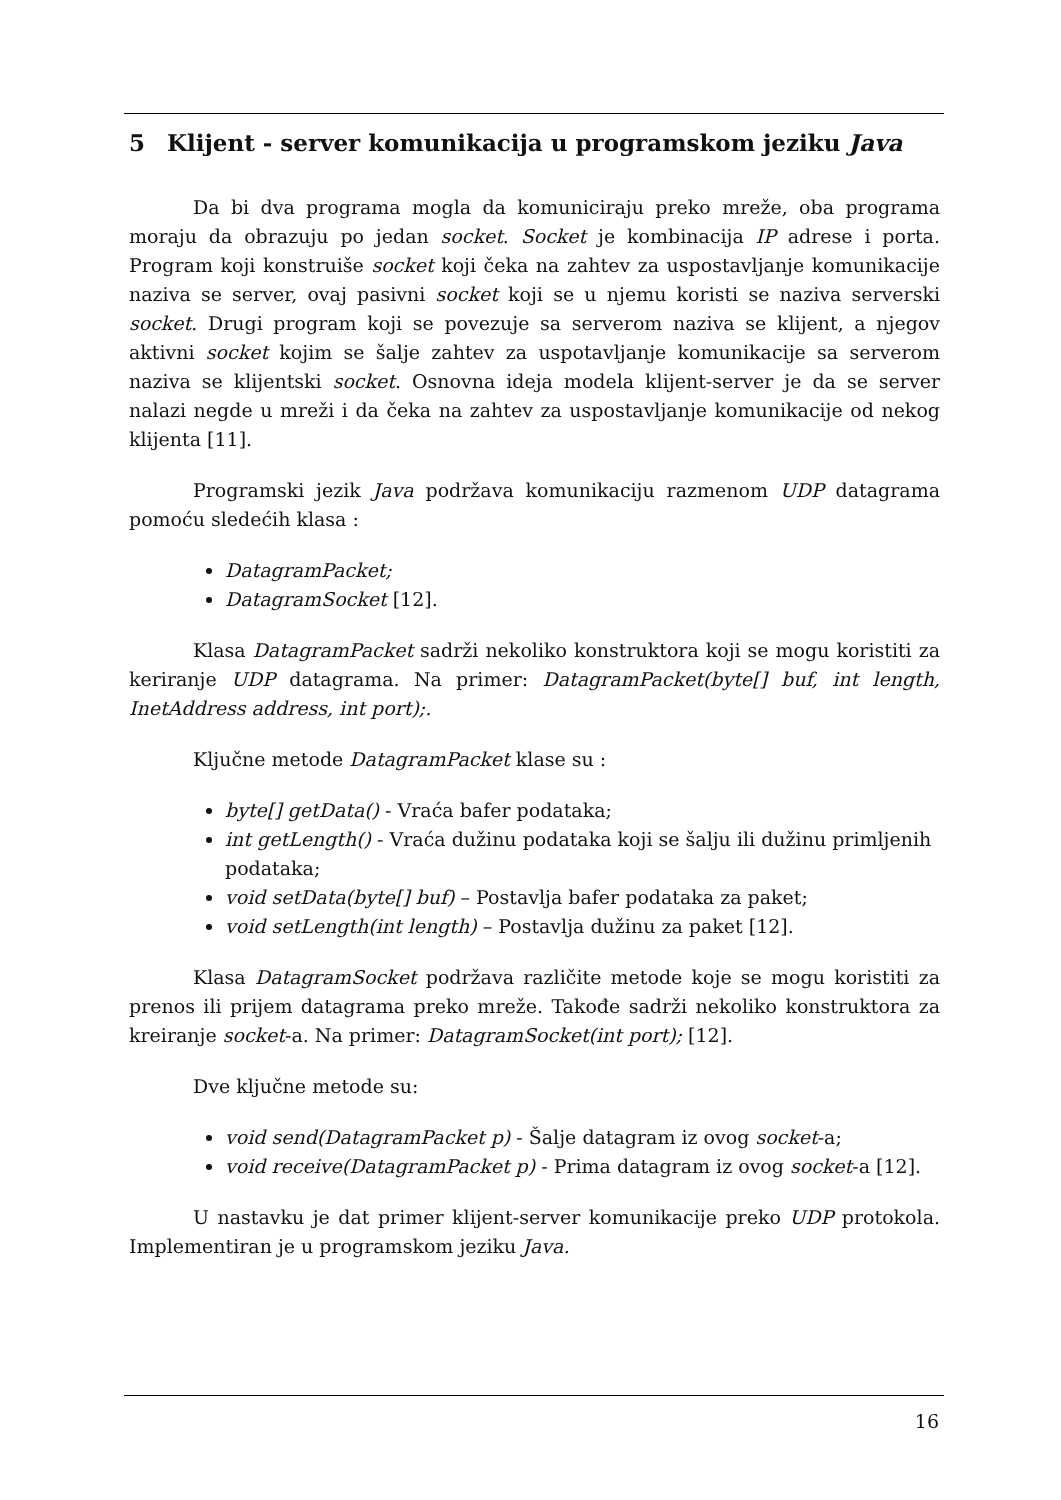5 Klijent - server komunikacija u programskom jeziku Java
Da bi dva programa mogla da komuniciraju preko mreže, oba programa moraju da obrazuju po jedan socket. Socket je kombinacija IP adrese i porta. Program koji konstruiše socket koji čeka na zahtev za uspostavljanje komunikacije naziva se server, ovaj pasivni socket koji se u njemu koristi se naziva serverski socket. Drugi program koji se povezuje sa serverom naziva se klijent, a njegov aktivni socket kojim se šalje zahtev za uspotavljanje komunikacije sa serverom naziva se klijentski socket. Osnovna ideja modela klijent-server je da se server nalazi negde u mreži i da čeka na zahtev za uspostavljanje komunikacije od nekog klijenta [11].
Programski jezik Java podržava komunikaciju razmenom UDP datagrama pomoću sledećih klasa :
DatagramPacket;
DatagramSocket [12].
Klasa DatagramPacket sadrži nekoliko konstruktora koji se mogu koristiti za keriranje UDP datagrama. Na primer: DatagramPacket(byte[] buf, int length, InetAddress address, int port);.
Ključne metode DatagramPacket klase su :
byte[] getData() - Vraća bafer podataka;
int getLength() - Vraća dužinu podataka koji se šalju ili dužinu primljenih podataka;
void setData(byte[] buf) – Postavlja bafer podataka za paket;
void setLength(int length) – Postavlja dužinu za paket [12].
Klasa DatagramSocket podržava različite metode koje se mogu koristiti za prenos ili prijem datagrama preko mreže. Takođe sadrži nekoliko konstruktora za kreiranje socket-a. Na primer: DatagramSocket(int port); [12].
Dve ključne metode su:
void send(DatagramPacket p) - Šalje datagram iz ovog socket-a;
void receive(DatagramPacket p) - Prima datagram iz ovog socket-a [12].
U nastavku je dat primer klijent-server komunikacije preko UDP protokola. Implementiran je u programskom jeziku Java.
16